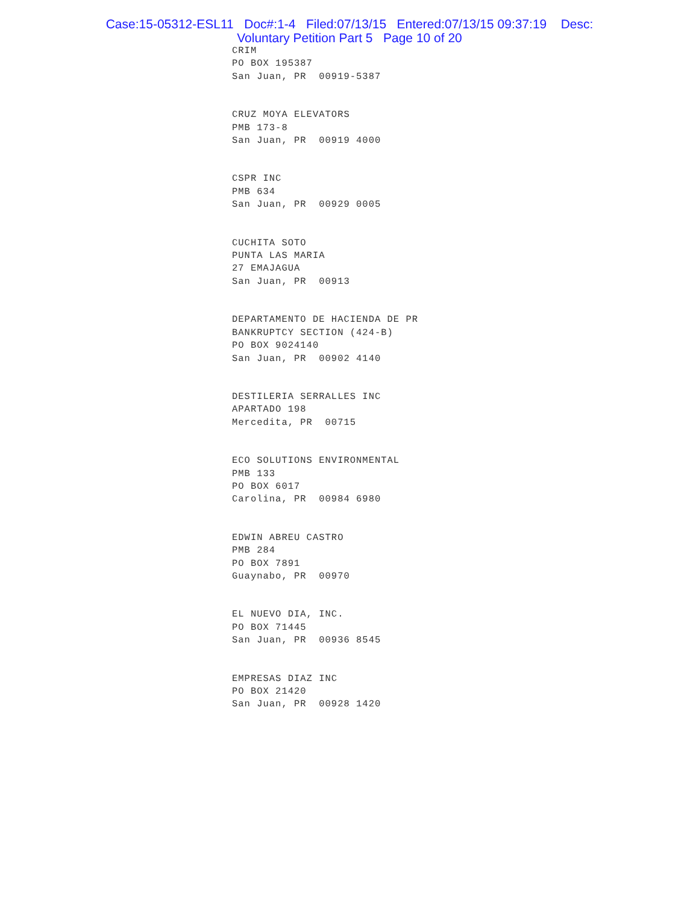Case:15-05312-ESL11 Doc#:1-4 Filed:07/13/15 Entered:07/13/15 09:37:19 Desc:
Voluntary Petition Part 5 Page 10 of 20
CRIM
PO BOX 195387
San Juan, PR 00919-5387
CRUZ MOYA ELEVATORS
PMB 173-8
San Juan, PR 00919 4000
CSPR INC
PMB 634
San Juan, PR 00929 0005
CUCHITA SOTO
PUNTA LAS MARIA
27 EMAJAGUA
San Juan, PR 00913
DEPARTAMENTO DE HACIENDA DE PR
BANKRUPTCY SECTION (424-B)
PO BOX 9024140
San Juan, PR 00902 4140
DESTILERIA SERRALLES INC
APARTADO 198
Mercedita, PR 00715
ECO SOLUTIONS ENVIRONMENTAL
PMB 133
PO BOX 6017
Carolina, PR 00984 6980
EDWIN ABREU CASTRO
PMB 284
PO BOX 7891
Guaynabo, PR 00970
EL NUEVO DIA, INC.
PO BOX 71445
San Juan, PR 00936 8545
EMPRESAS DIAZ INC
PO BOX 21420
San Juan, PR 00928 1420